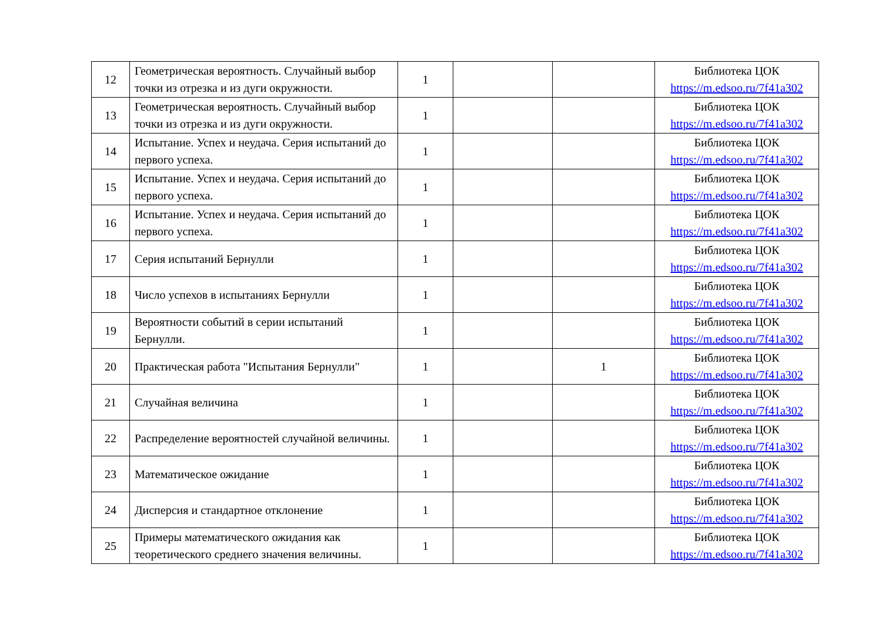| 12 | Геометрическая вероятность. Случайный выбор точки из отрезка и из дуги окружности. | 1 | | | Библиотека ЦОК https://m.edsoo.ru/7f41a302 |
| 13 | Геометрическая вероятность. Случайный выбор точки из отрезка и из дуги окружности. | 1 | | | Библиотека ЦОК https://m.edsoo.ru/7f41a302 |
| 14 | Испытание. Успех и неудача. Серия испытаний до первого успеха. | 1 | | | Библиотека ЦОК https://m.edsoo.ru/7f41a302 |
| 15 | Испытание. Успех и неудача. Серия испытаний до первого успеха. | 1 | | | Библиотека ЦОК https://m.edsoo.ru/7f41a302 |
| 16 | Испытание. Успех и неудача. Серия испытаний до первого успеха. | 1 | | | Библиотека ЦОК https://m.edsoo.ru/7f41a302 |
| 17 | Серия испытаний Бернулли | 1 | | | Библиотека ЦОК https://m.edsoo.ru/7f41a302 |
| 18 | Число успехов в испытаниях Бернулли | 1 | | | Библиотека ЦОК https://m.edsoo.ru/7f41a302 |
| 19 | Вероятности событий в серии испытаний Бернулли. | 1 | | | Библиотека ЦОК https://m.edsoo.ru/7f41a302 |
| 20 | Практическая работа "Испытания Бернулли" | 1 | | 1 | Библиотека ЦОК https://m.edsoo.ru/7f41a302 |
| 21 | Случайная величина | 1 | | | Библиотека ЦОК https://m.edsoo.ru/7f41a302 |
| 22 | Распределение вероятностей случайной величины. | 1 | | | Библиотека ЦОК https://m.edsoo.ru/7f41a302 |
| 23 | Математическое ожидание | 1 | | | Библиотека ЦОК https://m.edsoo.ru/7f41a302 |
| 24 | Дисперсия и стандартное отклонение | 1 | | | Библиотека ЦОК https://m.edsoo.ru/7f41a302 |
| 25 | Примеры математического ожидания как теоретического среднего значения величины. | 1 | | | Библиотека ЦОК https://m.edsoo.ru/7f41a302 |